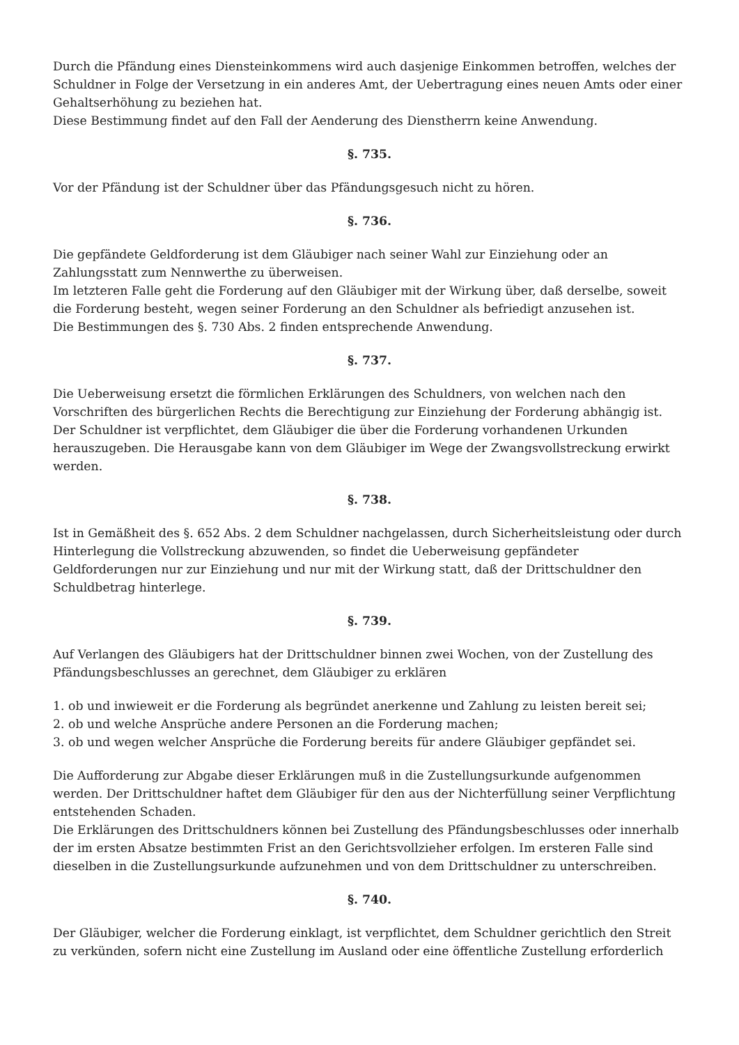Durch die Pfändung eines Diensteinkommens wird auch dasjenige Einkommen betroffen, welches der Schuldner in Folge der Versetzung in ein anderes Amt, der Uebertragung eines neuen Amts oder einer Gehaltserhöhung zu beziehen hat.
Diese Bestimmung findet auf den Fall der Aenderung des Dienstherrn keine Anwendung.
§. 735.
Vor der Pfändung ist der Schuldner über das Pfändungsgesuch nicht zu hören.
§. 736.
Die gepfändete Geldforderung ist dem Gläubiger nach seiner Wahl zur Einziehung oder an Zahlungsstatt zum Nennwerthe zu überweisen.
Im letzteren Falle geht die Forderung auf den Gläubiger mit der Wirkung über, daß derselbe, soweit die Forderung besteht, wegen seiner Forderung an den Schuldner als befriedigt anzusehen ist.
Die Bestimmungen des §. 730 Abs. 2 finden entsprechende Anwendung.
§. 737.
Die Ueberweisung ersetzt die förmlichen Erklärungen des Schuldners, von welchen nach den Vorschriften des bürgerlichen Rechts die Berechtigung zur Einziehung der Forderung abhängig ist.
Der Schuldner ist verpflichtet, dem Gläubiger die über die Forderung vorhandenen Urkunden herauszugeben. Die Herausgabe kann von dem Gläubiger im Wege der Zwangsvollstreckung erwirkt werden.
§. 738.
Ist in Gemäßheit des §. 652 Abs. 2 dem Schuldner nachgelassen, durch Sicherheitsleistung oder durch Hinterlegung die Vollstreckung abzuwenden, so findet die Ueberweisung gepfändeter Geldforderungen nur zur Einziehung und nur mit der Wirkung statt, daß der Drittschuldner den Schuldbetrag hinterlege.
§. 739.
Auf Verlangen des Gläubigers hat der Drittschuldner binnen zwei Wochen, von der Zustellung des Pfändungsbeschlusses an gerechnet, dem Gläubiger zu erklären
1. ob und inwieweit er die Forderung als begründet anerkenne und Zahlung zu leisten bereit sei;
2. ob und welche Ansprüche andere Personen an die Forderung machen;
3. ob und wegen welcher Ansprüche die Forderung bereits für andere Gläubiger gepfändet sei.
Die Aufforderung zur Abgabe dieser Erklärungen muß in die Zustellungsurkunde aufgenommen werden. Der Drittschuldner haftet dem Gläubiger für den aus der Nichterfüllung seiner Verpflichtung entstehenden Schaden.
Die Erklärungen des Drittschuldners können bei Zustellung des Pfändungsbeschlusses oder innerhalb der im ersten Absatze bestimmten Frist an den Gerichtsvollzieher erfolgen. Im ersteren Falle sind dieselben in die Zustellungsurkunde aufzunehmen und von dem Drittschuldner zu unterschreiben.
§. 740.
Der Gläubiger, welcher die Forderung einklagt, ist verpflichtet, dem Schuldner gerichtlich den Streit zu verkünden, sofern nicht eine Zustellung im Ausland oder eine öffentliche Zustellung erforderlich